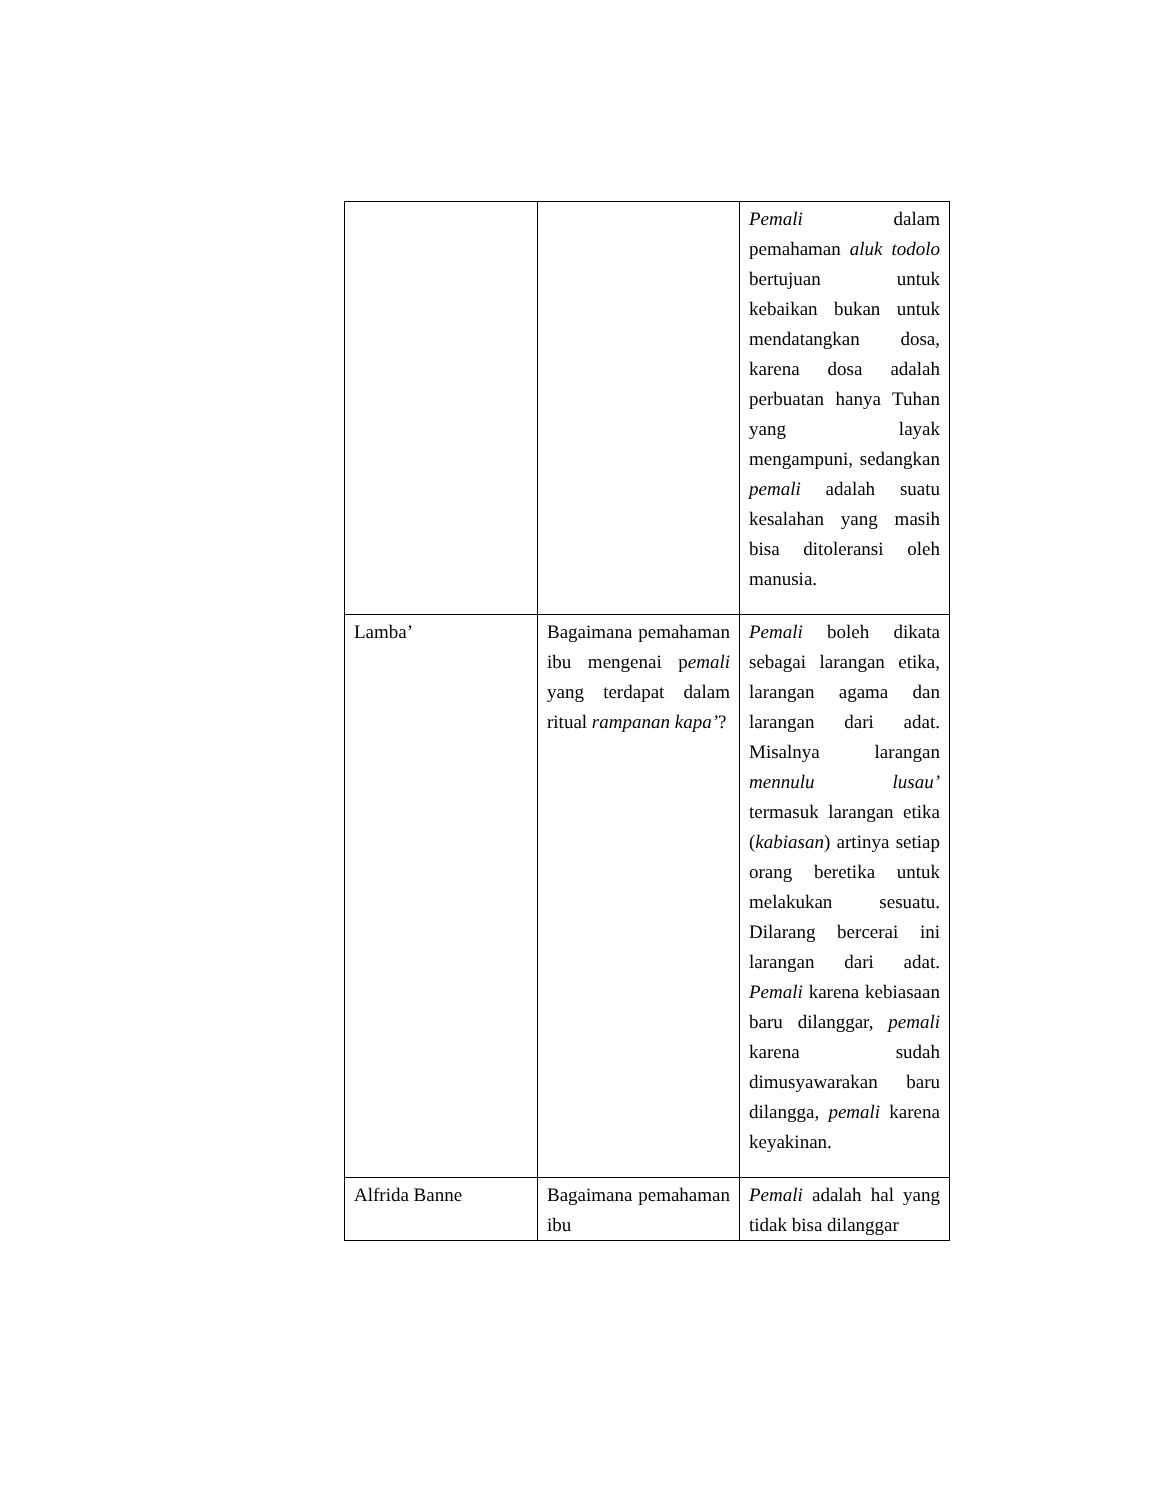| | | Pemali dalam pemahaman aluk todolo bertujuan untuk kebaikan bukan untuk mendatangkan dosa, karena dosa adalah perbuatan hanya Tuhan yang layak mengampuni, sedangkan pemali adalah suatu kesalahan yang masih bisa ditoleransi oleh manusia. |
| Lamba’ | Bagaimana pemahaman ibu mengenai p emali yang terdapat dalam ritual rampanan kapa’ ? | Pemali boleh dikata sebagai larangan etika, larangan agama dan larangan dari adat. Misalnya larangan mennulu lusau’ termasuk larangan etika ( kabiasan ) artinya setiap orang beretika untuk melakukan sesuatu. Dilarang bercerai ini larangan dari adat. Pemali karena kebiasaan baru dilanggar, pemali karena sudah dimusyawarakan baru dilangga, pemali karena keyakinan. |
| Alfrida Banne | Bagaimana pemahaman ibu | Pemali adalah hal yang tidak bisa dilanggar |